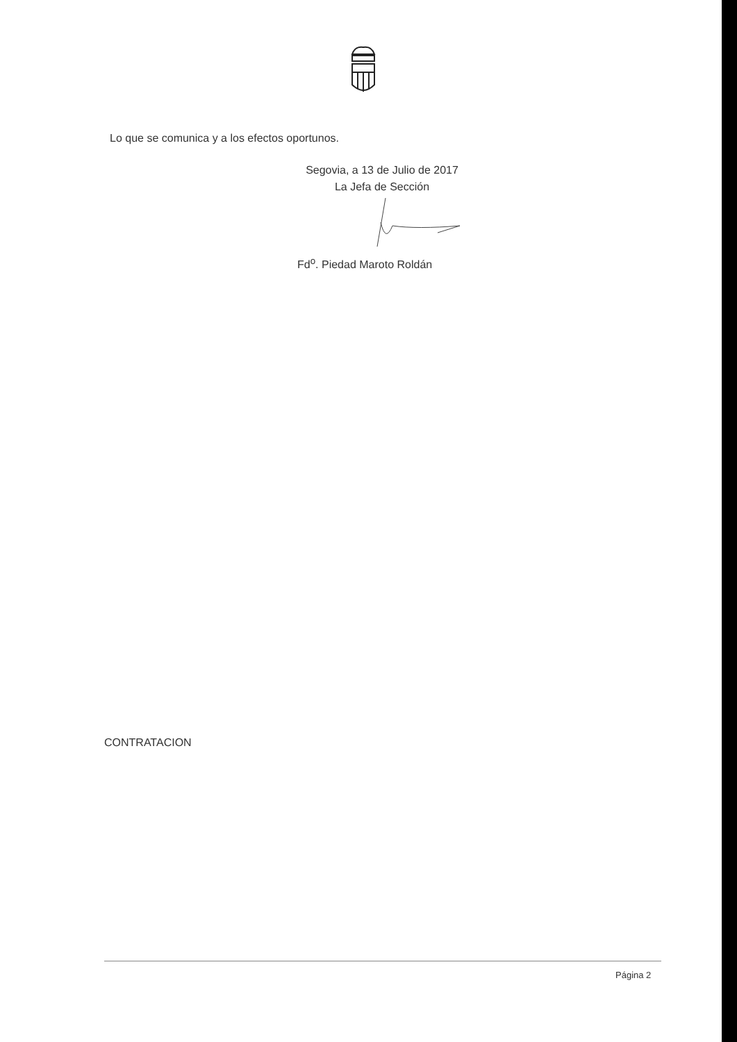Lo que se comunica y a los efectos oportunos.
Segovia, a 13 de Julio de 2017
La Jefa de Sección
Fd<sup>o</sup>. Piedad Maroto Roldán
CONTRATACION
Página 2